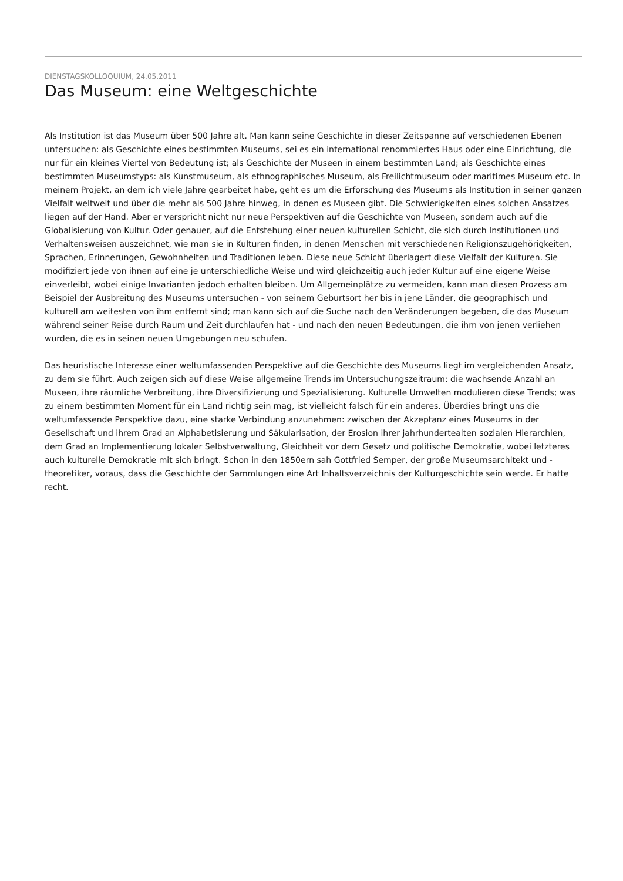DIENSTAGSKOLLOQUIUM, 24.05.2011
Das Museum: eine Weltgeschichte
Als Institution ist das Museum über 500 Jahre alt. Man kann seine Geschichte in dieser Zeitspanne auf verschiedenen Ebenen untersuchen: als Geschichte eines bestimmten Museums, sei es ein international renommiertes Haus oder eine Einrichtung, die nur für ein kleines Viertel von Bedeutung ist; als Geschichte der Museen in einem bestimmten Land; als Geschichte eines bestimmten Museumstyps: als Kunstmuseum, als ethnographisches Museum, als Freilichtmuseum oder maritimes Museum etc. In meinem Projekt, an dem ich viele Jahre gearbeitet habe, geht es um die Erforschung des Museums als Institution in seiner ganzen Vielfalt weltweit und über die mehr als 500 Jahre hinweg, in denen es Museen gibt. Die Schwierigkeiten eines solchen Ansatzes liegen auf der Hand. Aber er verspricht nicht nur neue Perspektiven auf die Geschichte von Museen, sondern auch auf die Globalisierung von Kultur. Oder genauer, auf die Entstehung einer neuen kulturellen Schicht, die sich durch Institutionen und Verhaltensweisen auszeichnet, wie man sie in Kulturen finden, in denen Menschen mit verschiedenen Religionszugehörigkeiten, Sprachen, Erinnerungen, Gewohnheiten und Traditionen leben. Diese neue Schicht überlagert diese Vielfalt der Kulturen. Sie modifiziert jede von ihnen auf eine je unterschiedliche Weise und wird gleichzeitig auch jeder Kultur auf eine eigene Weise einverleibt, wobei einige Invarianten jedoch erhalten bleiben. Um Allgemeinplätze zu vermeiden, kann man diesen Prozess am Beispiel der Ausbreitung des Museums untersuchen - von seinem Geburtsort her bis in jene Länder, die geographisch und kulturell am weitesten von ihm entfernt sind; man kann sich auf die Suche nach den Veränderungen begeben, die das Museum während seiner Reise durch Raum und Zeit durchlaufen hat - und nach den neuen Bedeutungen, die ihm von jenen verliehen wurden, die es in seinen neuen Umgebungen neu schufen.
Das heuristische Interesse einer weltumfassenden Perspektive auf die Geschichte des Museums liegt im vergleichenden Ansatz, zu dem sie führt. Auch zeigen sich auf diese Weise allgemeine Trends im Untersuchungszeitraum: die wachsende Anzahl an Museen, ihre räumliche Verbreitung, ihre Diversifizierung und Spezialisierung. Kulturelle Umwelten modulieren diese Trends; was zu einem bestimmten Moment für ein Land richtig sein mag, ist vielleicht falsch für ein anderes. Überdies bringt uns die weltumfassende Perspektive dazu, eine starke Verbindung anzunehmen: zwischen der Akzeptanz eines Museums in der Gesellschaft und ihrem Grad an Alphabetisierung und Säkularisation, der Erosion ihrer jahrhundertealten sozialen Hierarchien, dem Grad an Implementierung lokaler Selbstverwaltung, Gleichheit vor dem Gesetz und politische Demokratie, wobei letzteres auch kulturelle Demokratie mit sich bringt. Schon in den 1850ern sah Gottfried Semper, der große Museumsarchitekt und -theoretiker, voraus, dass die Geschichte der Sammlungen eine Art Inhaltsverzeichnis der Kulturgeschichte sein werde. Er hatte recht.